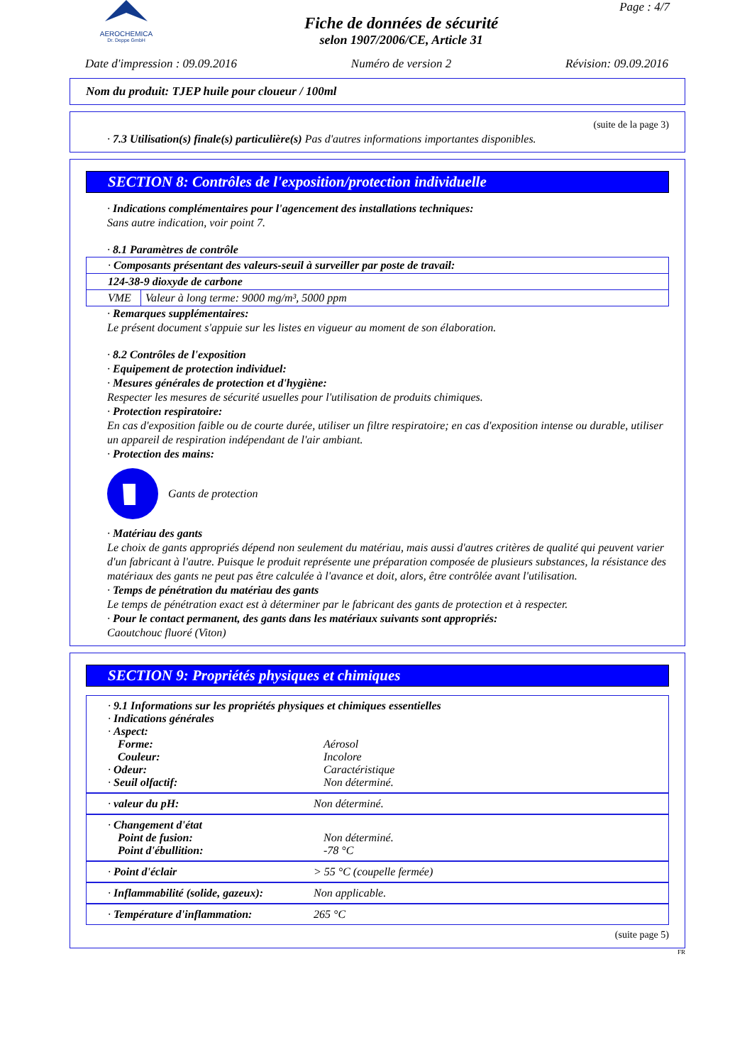AEROCHEMICA
Dr. Deppe GmbH
Fiche de données de sécurité
selon 1907/2006/CE, Article 31
Page : 4/7
Date d'impression : 09.09.2016 Numéro de version 2 Révision: 09.09.2016
Nom du produit: TJEP huile pour cloueur / 100ml
(suite de la page 3)
· 7.3 Utilisation(s) finale(s) particulière(s) Pas d'autres informations importantes disponibles.
SECTION 8: Contrôles de l'exposition/protection individuelle
· Indications complémentaires pour l'agencement des installations techniques:
Sans autre indication, voir point 7.
· 8.1 Paramètres de contrôle
| · Composants présentant des valeurs-seuil à surveiller par poste de travail: | |
| 124-38-9 dioxyde de carbone | |
| VME | Valeur à long terme: 9000 mg/m³, 5000 ppm |
· Remarques supplémentaires:
Le présent document s'appuie sur les listes en vigueur au moment de son élaboration.
· 8.2 Contrôles de l'exposition
· Equipement de protection individuel:
· Mesures générales de protection et d'hygiène:
Respecter les mesures de sécurité usuelles pour l'utilisation de produits chimiques.
· Protection respiratoire:
En cas d'exposition faible ou de courte durée, utiliser un filtre respiratoire; en cas d'exposition intense ou durable, utiliser un appareil de respiration indépendant de l'air ambiant.
· Protection des mains:
Gants de protection
· Matériau des gants
Le choix de gants appropriés dépend non seulement du matériau, mais aussi d'autres critères de qualité qui peuvent varier d'un fabricant à l'autre. Puisque le produit représente une préparation composée de plusieurs substances, la résistance des matériaux des gants ne peut pas être calculée à l'avance et doit, alors, être contrôlée avant l'utilisation.
· Temps de pénétration du matériau des gants
Le temps de pénétration exact est à déterminer par le fabricant des gants de protection et à respecter.
· Pour le contact permanent, des gants dans les matériaux suivants sont appropriés:
Caoutchouc fluoré (Viton)
SECTION 9: Propriétés physiques et chimiques
| · 9.1 Informations sur les propriétés physiques et chimiques essentielles | |
| · Indications générales | |
| · Aspect: | |
| Forme: | Aérosol |
| Couleur: | Incolore |
| · Odeur: | Caractéristique |
| · Seuil olfactif: | Non déterminé. |
| · valeur du pH: | Non déterminé. |
| · Changement d'état | |
| Point de fusion: | Non déterminé. |
| Point d'ébullition: | -78 °C |
| · Point d'éclair | > 55 °C (coupelle fermée) |
| · Inflammabilité (solide, gazeux): | Non applicable. |
| · Température d'inflammation: | 265 °C |
(suite page 5)
FR